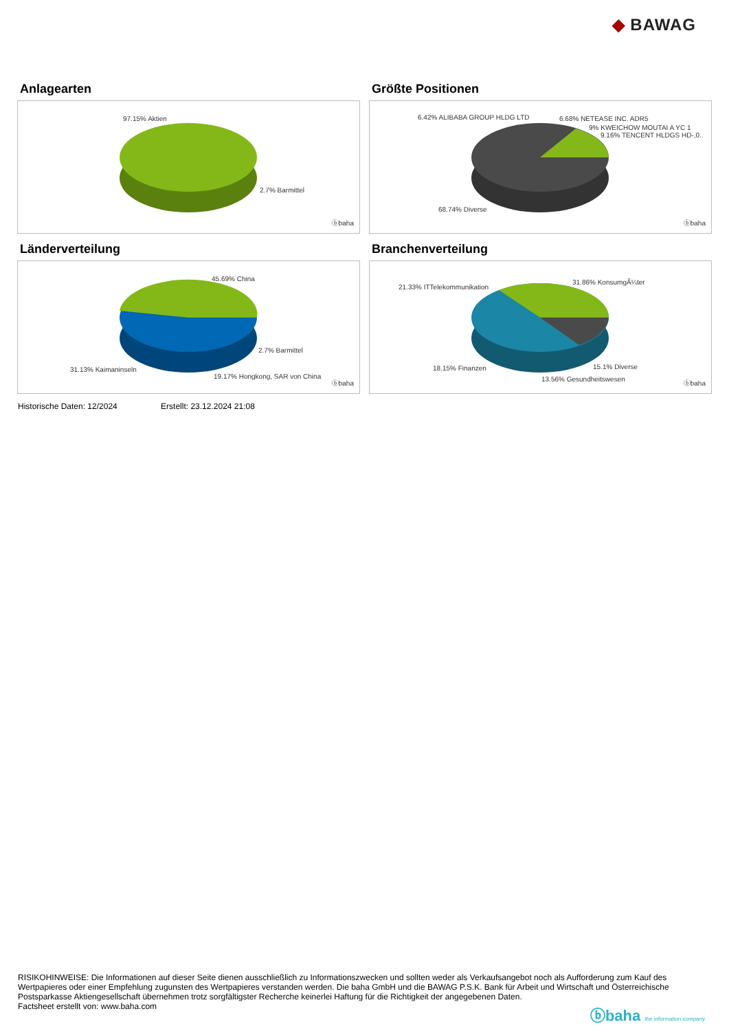◆ BAWAG
Anlagearten
97.15% Aktien
2.7% Barmittel
ⓑbaha
Größte Positionen
6.42% ALIBABA GROUP HLDG LTD 6.68% NETEASE INC. ADR5
9% KWEICHOW MOUTAI A YC 1
9.16% TENCENT HLDGS HD-,0..
68.74% Diverse
ⓑbaha
Länderverteilung
45.69% China
2.7% Barmittel
31.13% Kaimaninseln
19.17% Hongkong, SAR von China
ⓑbaha
Branchenverteilung
21.33% ITTelekommunikation
31.86% KonsumgÃ¼ter
18.15% Finanzen 15.1% Diverse
13.56% Gesundheitswesen
ⓑbaha
Historische Daten: 12/2024 Erstellt: 23.12.2024 21:08
RISIKOHINWEISE: Die Informationen auf dieser Seite dienen ausschließlich zu Informationszwecken und sollten weder als Verkaufsangebot noch als Aufforderung zum Kauf des Wertpapieres oder einer Empfehlung zugunsten des Wertpapieres verstanden werden. Die baha GmbH und die BAWAG P.S.K. Bank für Arbeit und Wirtschaft und Österreichische Postsparkasse Aktiengesellschaft übernehmen trotz sorgfältigster Recherche keinerlei Haftung für die Richtigkeit der angegebenen Daten.
Factsheet erstellt von: www.baha.com
ⓑbaha the information company